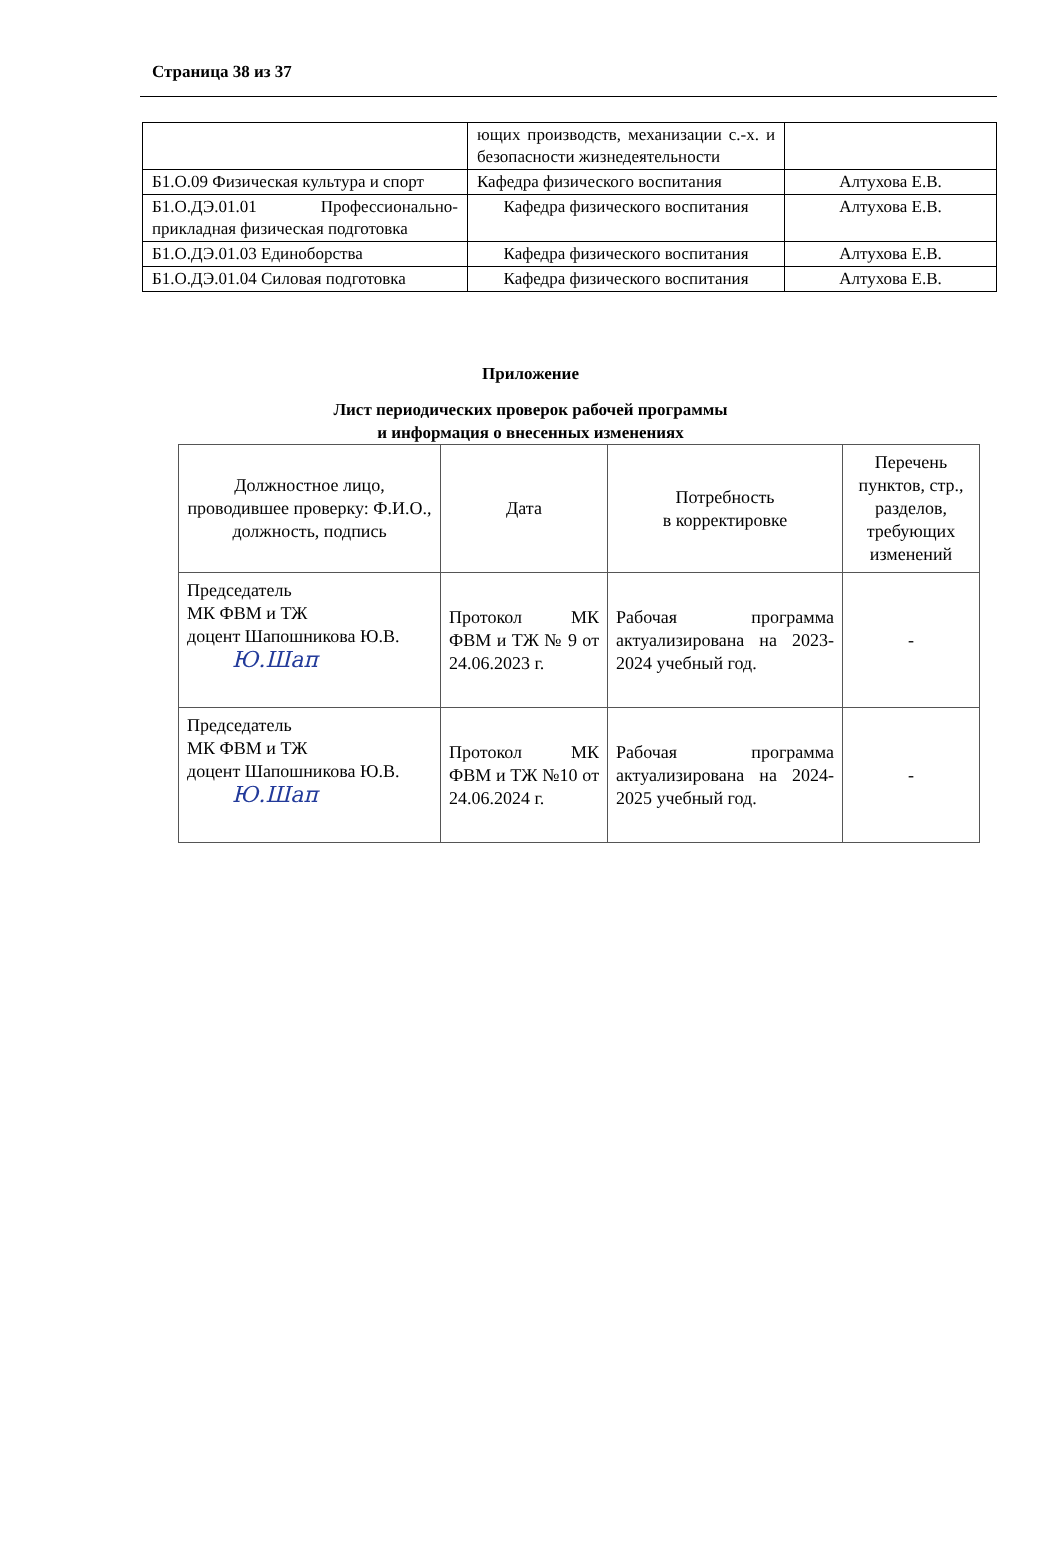Страница 38 из 37
| | ющих производств, механизации с.-х. и безопасности жизнедеятельности | |
| Б1.О.09 Физическая культура и спорт | Кафедра физического воспитания | Алтухова Е.В. |
| Б1.О.ДЭ.01.01 Профессионально-прикладная физическая подготовка | Кафедра физического воспитания | Алтухова Е.В. |
| Б1.О.ДЭ.01.03 Единоборства | Кафедра физического воспитания | Алтухова Е.В. |
| Б1.О.ДЭ.01.04 Силовая подготовка | Кафедра физического воспитания | Алтухова Е.В. |
Приложение
Лист периодических проверок рабочей программы
и информация о внесенных изменениях
| Должностное лицо, проводившее проверку: Ф.И.О., должность, подпись | Дата | Потребность в корректировке | Перечень пунктов, стр., разделов, требующих изменений |
| --- | --- | --- | --- |
| Председатель МК ФВМ и ТЖ доцент Шапошникова Ю.В. Ю.Шап | Протокол МК ФВМ и ТЖ № 9 от 24.06.2023 г. | Рабочая программа актуализирована на 2023-2024 учебный год. | - |
| Председатель МК ФВМ и ТЖ доцент Шапошникова Ю.В. Ю.Шап | Протокол МК ФВМ и ТЖ №10 от 24.06.2024 г. | Рабочая программа актуализирована на 2024-2025 учебный год. | - |